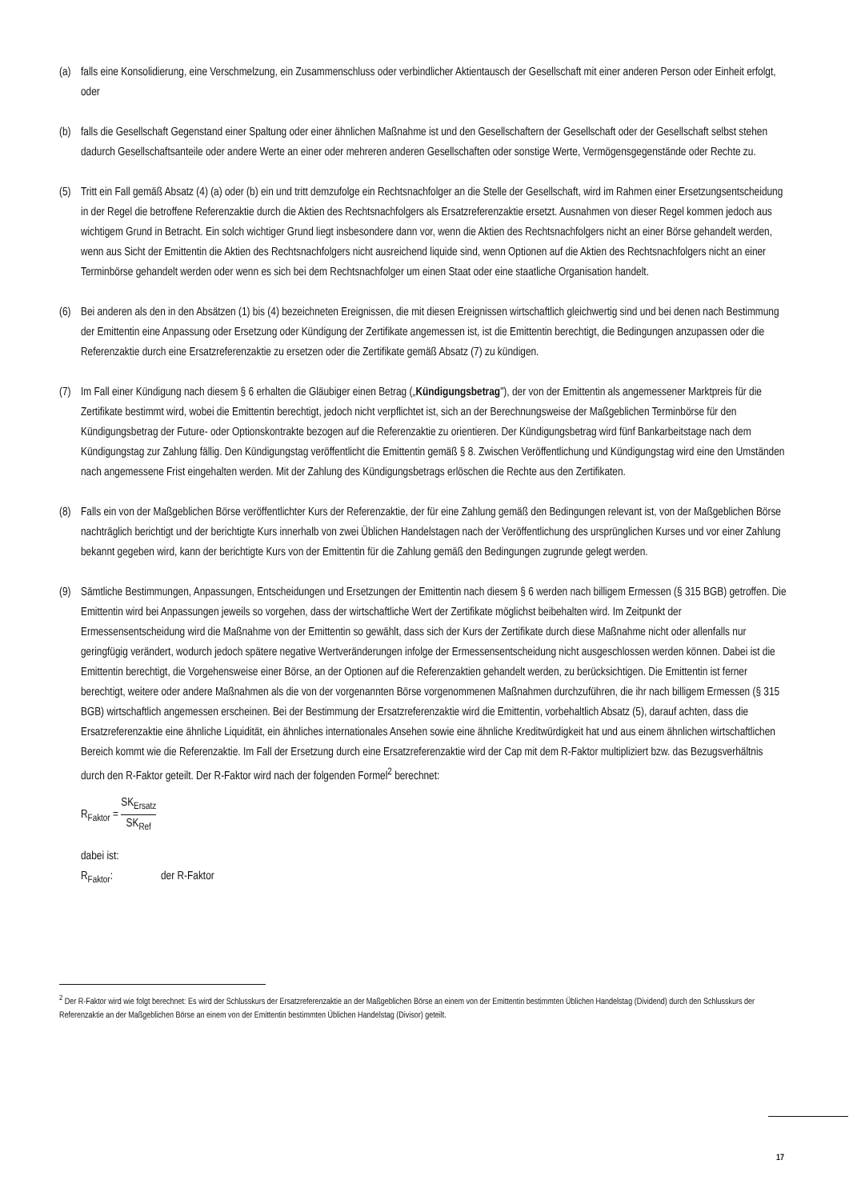(a) falls eine Konsolidierung, eine Verschmelzung, ein Zusammenschluss oder verbindlicher Aktientausch der Gesellschaft mit einer anderen Person oder Einheit erfolgt, oder
(b) falls die Gesellschaft Gegenstand einer Spaltung oder einer ähnlichen Maßnahme ist und den Gesellschaftern der Gesellschaft oder der Gesellschaft selbst stehen dadurch Gesellschaftsanteile oder andere Werte an einer oder mehreren anderen Gesellschaften oder sonstige Werte, Vermögensgegenstände oder Rechte zu.
(5) Tritt ein Fall gemäß Absatz (4) (a) oder (b) ein und tritt demzufolge ein Rechtsnachfolger an die Stelle der Gesellschaft, wird im Rahmen einer Ersetzungsentscheidung in der Regel die betroffene Referenzaktie durch die Aktien des Rechtsnachfolgers als Ersatzreferenzaktie ersetzt. Ausnahmen von dieser Regel kommen jedoch aus wichtigem Grund in Betracht. Ein solch wichtiger Grund liegt insbesondere dann vor, wenn die Aktien des Rechtsnachfolgers nicht an einer Börse gehandelt werden, wenn aus Sicht der Emittentin die Aktien des Rechtsnachfolgers nicht ausreichend liquide sind, wenn Optionen auf die Aktien des Rechtsnachfolgers nicht an einer Terminbörse gehandelt werden oder wenn es sich bei dem Rechtsnachfolger um einen Staat oder eine staatliche Organisation handelt.
(6) Bei anderen als den in den Absätzen (1) bis (4) bezeichneten Ereignissen, die mit diesen Ereignissen wirtschaftlich gleichwertig sind und bei denen nach Bestimmung der Emittentin eine Anpassung oder Ersetzung oder Kündigung der Zertifikate angemessen ist, ist die Emittentin berechtigt, die Bedingungen anzupassen oder die Referenzaktie durch eine Ersatzreferenzaktie zu ersetzen oder die Zertifikate gemäß Absatz (7) zu kündigen.
(7) Im Fall einer Kündigung nach diesem § 6 erhalten die Gläubiger einen Betrag („Kündigungsbetrag"), der von der Emittentin als angemessener Marktpreis für die Zertifikate bestimmt wird, wobei die Emittentin berechtigt, jedoch nicht verpflichtet ist, sich an der Berechnungsweise der Maßgeblichen Terminbörse für den Kündigungsbetrag der Future- oder Optionskontrakte bezogen auf die Referenzaktie zu orientieren. Der Kündigungsbetrag wird fünf Bankarbeitstage nach dem Kündigungstag zur Zahlung fällig. Den Kündigungstag veröffentlicht die Emittentin gemäß § 8. Zwischen Veröffentlichung und Kündigungstag wird eine den Umständen nach angemessene Frist eingehalten werden. Mit der Zahlung des Kündigungsbetrags erlöschen die Rechte aus den Zertifikaten.
(8) Falls ein von der Maßgeblichen Börse veröffentlichter Kurs der Referenzaktie, der für eine Zahlung gemäß den Bedingungen relevant ist, von der Maßgeblichen Börse nachträglich berichtigt und der berichtigte Kurs innerhalb von zwei Üblichen Handelstagen nach der Veröffentlichung des ursprünglichen Kurses und vor einer Zahlung bekannt gegeben wird, kann der berichtigte Kurs von der Emittentin für die Zahlung gemäß den Bedingungen zugrunde gelegt werden.
(9) Sämtliche Bestimmungen, Anpassungen, Entscheidungen und Ersetzungen der Emittentin nach diesem § 6 werden nach billigem Ermessen (§ 315 BGB) getroffen. Die Emittentin wird bei Anpassungen jeweils so vorgehen, dass der wirtschaftliche Wert der Zertifikate möglichst beibehalten wird. Im Zeitpunkt der Ermessensentscheidung wird die Maßnahme von der Emittentin so gewählt, dass sich der Kurs der Zertifikate durch diese Maßnahme nicht oder allenfalls nur geringfügig verändert, wodurch jedoch spätere negative Wertveränderungen infolge der Ermessensentscheidung nicht ausgeschlossen werden können. Dabei ist die Emittentin berechtigt, die Vorgehensweise einer Börse, an der Optionen auf die Referenzaktien gehandelt werden, zu berücksichtigen. Die Emittentin ist ferner berechtigt, weitere oder andere Maßnahmen als die von der vorgenannten Börse vorgenommenen Maßnahmen durchzuführen, die ihr nach billigem Ermessen (§ 315 BGB) wirtschaftlich angemessen erscheinen. Bei der Bestimmung der Ersatzreferenzaktie wird die Emittentin, vorbehaltlich Absatz (5), darauf achten, dass die Ersatzreferenzaktie eine ähnliche Liquidität, ein ähnliches internationales Ansehen sowie eine ähnliche Kreditwürdigkeit hat und aus einem ähnlichen wirtschaftlichen Bereich kommt wie die Referenzaktie. Im Fall der Ersetzung durch eine Ersatzreferenzaktie wird der Cap mit dem R-Faktor multipliziert bzw. das Bezugsverhältnis durch den R-Faktor geteilt. Der R-Faktor wird nach der folgenden Formel<sup>2</sup> berechnet:
R<sub>Faktor</sub> = SK<sub>Ersatz</sub> SK<sub>Ref</sub>
dabei ist:
R<sub>Faktor</sub>: der R-Faktor
<sup>2</sup> Der R-Faktor wird wie folgt berechnet: Es wird der Schlusskurs der Ersatzreferenzaktie an der Maßgeblichen Börse an einem von der Emittentin bestimmten Üblichen Handelstag (Dividend) durch den Schlusskurs der Referenzaktie an der Maßgeblichen Börse an einem von der Emittentin bestimmten Üblichen Handelstag (Divisor) geteilt.
17